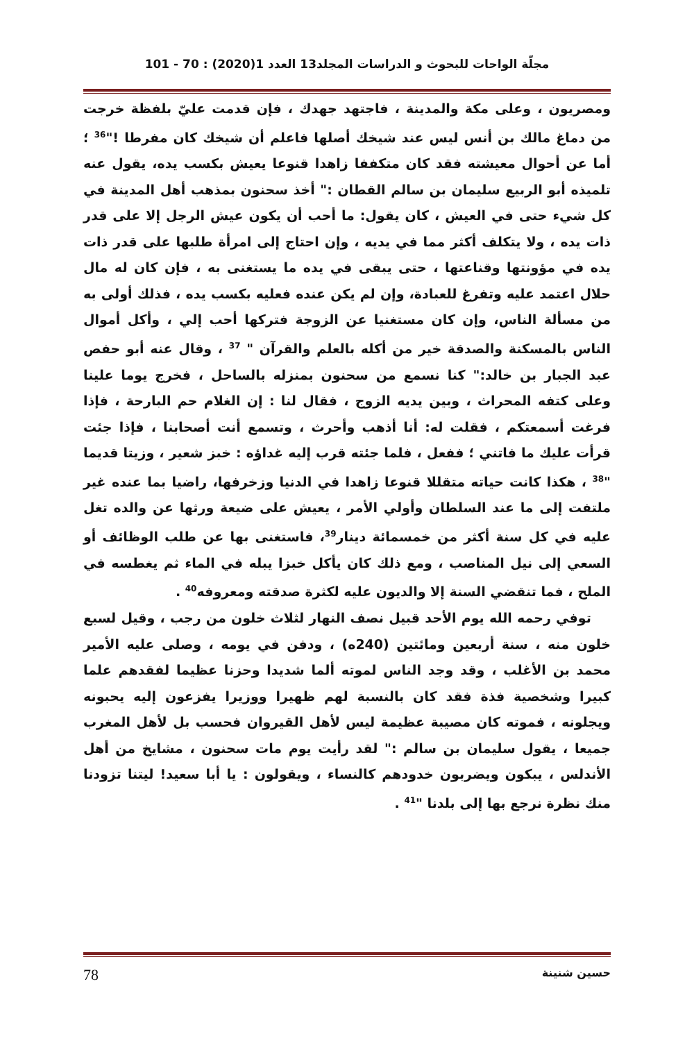مجلّة الواحات للبحوث و الدراسات المجلد13 العدد 1(2020) : 70 - 101
ومصريون ، وعلى مكة والمدينة ، فاجتهد جهدك ، فإن قدمت عليّ بلفظة خرجت من دماغ مالك بن أنس ليس عند شيخك أصلها فاعلم أن شيخك كان مفرطا !"<sup>36</sup> ؛ أما عن أحوال معيشته فقد كان متكففا زاهدا قنوعا يعيش بكسب يده، يقول عنه تلميذه أبو الربيع سليمان بن سالم القطان :" أخذ سحنون بمذهب أهل المدينة في كل شيء حتى في العيش ، كان يقول: ما أحب أن يكون عيش الرجل إلا على قدر ذات يده ، ولا يتكلف أكثر مما في يديه ، وإن احتاج إلى امرأة طلبها على قدر ذات يده في مؤونتها وقناعتها ، حتى يبقى في يده ما يستغنى به ، فإن كان له مال حلال اعتمد عليه وتفرغ للعبادة، وإن لم يكن عنده فعليه بكسب يده ، فذلك أولى به من مسألة الناس، وإن كان مستغنيا عن الزوجة فتركها أحب إلي ، وأكل أموال الناس بالمسكنة والصدقة خير من أكله بالعلم والقرآن " <sup>37</sup> ، وقال عنه أبو حفص عبد الجبار بن خالد:" كنا نسمع من سحنون بمنزله بالساحل ، فخرج يوما علينا وعلى كتفه المحراث ، وبين يديه الزوج ، فقال لنا : إن الغلام حم البارحة ، فإذا فرغت أسمعتكم ، فقلت له: أنا أذهب وأحرث ، وتسمع أنت أصحابنا ، فإذا جئت قرأت عليك ما فاتني ؛ ففعل ، فلما جئته قرب إليه غداؤه : خبز شعير ، وزيتا قديما "<sup>38</sup> ، هكذا كانت حياته متقللا قنوعا زاهدا في الدنيا وزخرفها، راضيا بما عنده غير ملتفت إلى ما عند السلطان وأولي الأمر ، يعيش على ضيعة ورثها عن والده تغل عليه في كل سنة أكثر من خمسمائة دينار<sup>39</sup>، فاستغنى بها عن طلب الوظائف أو السعي إلى نيل المناصب ، ومع ذلك كان يأكل خبزا يبله في الماء ثم يغطسه في الملح ، فما تنقضي السنة إلا والديون عليه لكثرة صدقته ومعروفه<sup>40</sup> .
توفي رحمه الله يوم الأحد قبيل نصف النهار لثلاث خلون من رجب ، وقيل لسبع خلون منه ، سنة أربعين ومائتين (240ه) ، ودفن في يومه ، وصلى عليه الأمير محمد بن الأغلب ، وقد وجد الناس لموته ألما شديدا وحزنا عظيما لفقدهم علما كبيرا وشخصية فذة فقد كان بالنسبة لهم ظهيرا ووزيرا يفزعون إليه يحبونه ويجلونه ، فموته كان مصيبة عظيمة ليس لأهل القيروان فحسب بل لأهل المغرب جميعا ، يقول سليمان بن سالم :" لقد رأيت يوم مات سحنون ، مشايخ من أهل الأندلس ، يبكون ويضربون خدودهم كالنساء ، ويقولون : يا أبا سعيد! ليتنا تزودنا منك نظرة نرجع بها إلى بلدنا "<sup>41</sup> .
حسين شنينة 78